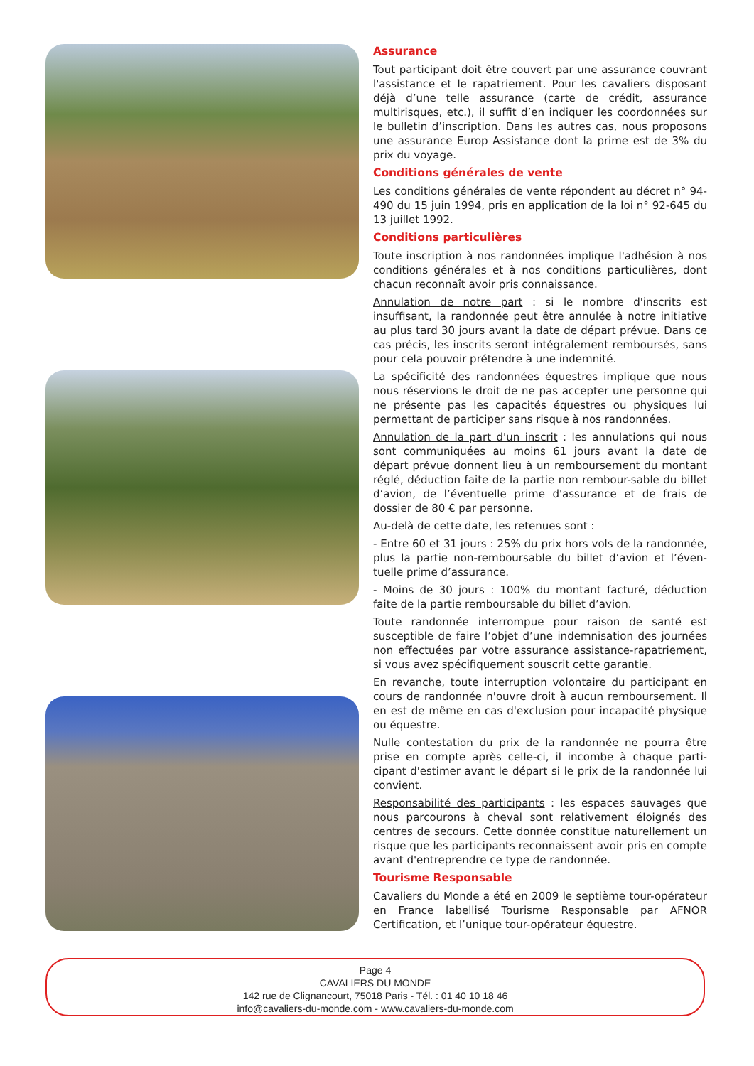Assurance
Tout participant doit être couvert par une assurance couvrant l'assistance et le rapatriement. Pour les cavaliers disposant déjà d’une telle assurance (carte de crédit, assurance multirisques, etc.), il suffit d’en indiquer les coordonnées sur le bulletin d’inscription. Dans les autres cas, nous proposons une assurance Europ Assistance dont la prime est de 3% du prix du voyage.
Conditions générales de vente
Les conditions générales de vente répondent au décret n° 94-490 du 15 juin 1994, pris en application de la loi n° 92-645 du 13 juillet 1992.
Conditions particulières
Toute inscription à nos randonnées implique l'adhésion à nos conditions générales et à nos conditions particulières, dont chacun reconnaît avoir pris connaissance.
Annulation de notre part : si le nombre d'inscrits est insuffisant, la randonnée peut être annulée à notre initiative au plus tard 30 jours avant la date de départ prévue. Dans ce cas précis, les inscrits seront intégralement remboursés, sans pour cela pouvoir prétendre à une indemnité.
La spécificité des randonnées équestres implique que nous nous réservions le droit de ne pas accepter une personne qui ne présente pas les capacités équestres ou physiques lui permettant de participer sans risque à nos randonnées.
Annulation de la part d'un inscrit : les annulations qui nous sont communiquées au moins 61 jours avant la date de départ prévue donnent lieu à un remboursement du montant réglé, déduction faite de la partie non rembour-sable du billet d’avion, de l’éventuelle prime d'assurance et de frais de dossier de 80 € par personne.
Au-delà de cette date, les retenues sont :
- Entre 60 et 31 jours : 25% du prix hors vols de la randonnée, plus la partie non-remboursable du billet d’avion et l’éven-tuelle prime d’assurance.
- Moins de 30 jours : 100% du montant facturé, déduction faite de la partie remboursable du billet d’avion.
Toute randonnée interrompue pour raison de santé est susceptible de faire l’objet d’une indemnisation des journées non effectuées par votre assurance assistance-rapatriement, si vous avez spécifiquement souscrit cette garantie.
En revanche, toute interruption volontaire du participant en cours de randonnée n'ouvre droit à aucun remboursement. Il en est de même en cas d'exclusion pour incapacité physique ou équestre.
Nulle contestation du prix de la randonnée ne pourra être prise en compte après celle-ci, il incombe à chaque parti-cipant d'estimer avant le départ si le prix de la randonnée lui convient.
Responsabilité des participants : les espaces sauvages que nous parcourons à cheval sont relativement éloignés des centres de secours. Cette donnée constitue naturellement un risque que les participants reconnaissent avoir pris en compte avant d'entreprendre ce type de randonnée.
Tourisme Responsable
Cavaliers du Monde a été en 2009 le septième tour-opérateur en France labellisé Tourisme Responsable par AFNOR Certification, et l’unique tour-opérateur équestre.
Page 4
CAVALIERS DU MONDE
142 rue de Clignancourt, 75018 Paris - Tél. : 01 40 10 18 46
info@cavaliers-du-monde.com - www.cavaliers-du-monde.com